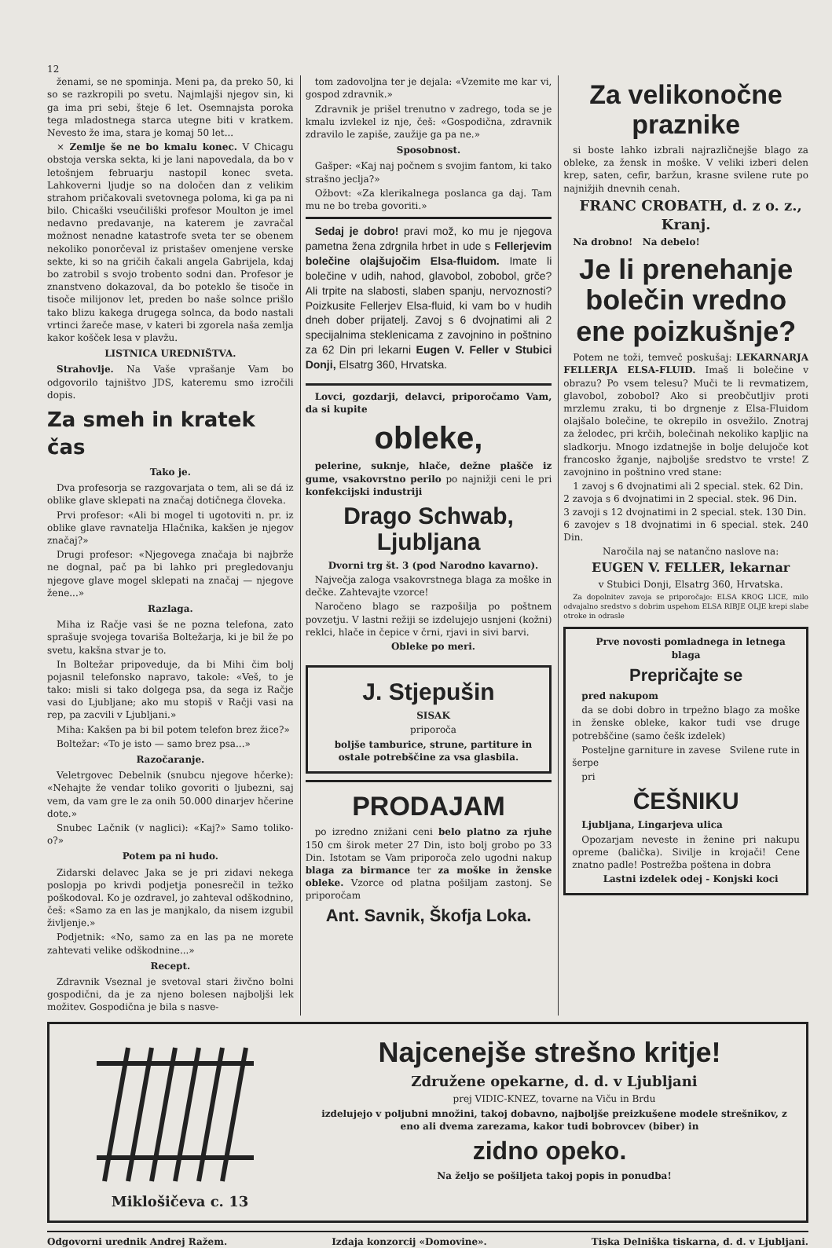12
ženami, se ne spominja. Meni pa, da preko 50, ki so se razkropili po svetu. Najmlajši njegov sin, ki ga ima pri sebi, šteje 6 let. Osemnajsta poroka tega mladostnega starca utegne biti v kratkem. Nevesto že ima, stara je komaj 50 let...
× Zemlje še ne bo kmalu konec. V Chicagu obstoja verska sekta, ki je lani napovedala, da bo v letošnjem februarju nastopil konec sveta. Lahkoverni ljudje so na določen dan z velikim strahom pričakovali svetovnega poloma, ki ga pa ni bilo. Chicaški vseučiliški profesor Moulton je imel nedavno predavanje, na katerem je zavračal možnost nenadne katastrofe sveta ter se obenem nekoliko ponorčeval iz pristašev omenjene verske sekte, ki so na gričih čakali angela Gabrijela, kdaj bo zatrobil s svojo trobento sodni dan. Profesor je znanstveno dokazoval, da bo poteklo še tisoče in tisoče milijonov let, preden bo naše solnce prišlo tako blizu kakega drugega solnca, da bodo nastali vrtinci žareče mase, v kateri bi zgorela naša zemlja kakor košček lesa v plavžu.
LISTNICA UREDNIŠTVA.
Strahovlje. Na Vaše vprašanje Vam bo odgovorilo tajništvo JDS, kateremu smo izročili dopis.
Za smeh in kratek čas
Tako je.
Dva profesorja se razgovarjata o tem, ali se dá iz oblike glave sklepati na značaj dotičnega človeka.
Prvi profesor: «Ali bi mogel ti ugotoviti n. pr. iz oblike glave ravnatelja Hlačnika, kakšen je njegov značaj?»
Drugi profesor: «Njegovega značaja bi najbrže ne dognal, pač pa bi lahko pri pregledovanju njegove glave mogel sklepati na značaj — njegove žene...»
Razlaga.
Miha iz Račje vasi še ne pozna telefona, zato sprašuje svojega tovariša Boltežarja, ki je bil že po svetu, kakšna stvar je to.
In Boltežar pripoveduje, da bi Mihi čim bolj pojasnil telefonsko napravo, takole: «Veš, to je tako: misli si tako dolgega psa, da sega iz Račje vasi do Ljubljane; ako mu stopiš v Račji vasi na rep, pa zacvili v Ljubljani.»
Miha: Kakšen pa bi bil potem telefon brez žice?»
Boltežar: «To je isto — samo brez psa...»
Razočaranje.
Veletrgovec Debelnik (snubcu njegove hčerke): «Nehajte že vendar toliko govoriti o ljubezni, saj vem, da vam gre le za onih 50.000 dinarjev hčerine dote.»
Snubec Lačnik (v naglici): «Kaj?» Samo toliko-o?»
Potem pa ni hudo.
Zidarski delavec Jaka se je pri zidavi nekega poslopja po krivdi podjetja ponesrečil in težko poškodoval. Ko je ozdravel, jo zahteval odškodnino, češ: «Samo za en las je manjkalo, da nisem izgubil življenje.»
Podjetnik: «No, samo za en las pa ne morete zahtevati velike odškodnine...»
Recept.
Zdravnik Vseznal je svetoval stari živčno bolni gospodični, da je za njeno bolesen najboljši lek možitev. Gospodična je bila s nasve-
tom zadovoljna ter je dejala: «Vzemite me kar vi, gospod zdravnik.»
Zdravnik je prišel trenutno v zadrego, toda se je kmalu izvlekel iz nje, češ: «Gospodična, zdravnik zdravilo le zapiše, zaužije ga pa ne.»
Sposobnost.
Gašper: «Kaj naj počnem s svojim fantom, ki tako strašno jeclja?»
Ožbovt: «Za klerikalnega poslanca ga daj. Tam mu ne bo treba govoriti.»
Sedaj je dobro! pravi mož, ko mu je njegova pametna žena zdrgnila hrbet in ude s Fellerjevim bolečine olajšujočim Elsa-fluidom. Imate li bolečine v udih, nahod, glavobol, zobobol, grče? Ali trpite na slabosti, slaben spanju, nervoznosti? Poizkusite Fellerjev Elsa-fluid, ki vam bo v hudih dneh dober prijatelj. Zavoj s 6 dvojnatimi ali 2 specijalnima steklenicama z zavojnino in poštnino za 62 Din pri lekarni Eugen V. Feller v Stubici Donji, Elsatrg 360, Hrvatska.
Lovci, gozdarji, delavci, priporočamo Vam, da si kupite
obleke,
pelerine, suknje, hlače, dežne plašče iz gume, vsakovrstno perilo po najnižji ceni le pri konfekcijski industriji
Drago Schwab, Ljubljana
Dvorni trg št. 3 (pod Narodno kavarno).
Največja zaloga vsakovrstnega blaga za moške in dečke. Zahtevajte vzorce!
Naročeno blago se razpošilja po poštnem povzetju. V lastni režiji se izdelujejo usnjeni (kožni) reklci, hlače in čepice v črni, rjavi in sivi barvi.
Obleke po meri.
J. Stjepušin
SISAK
priporoča
boljše tamburice, strune, partiture in ostale potrebščine za vsa glasbila.
PRODAJAM
po izredno znižani ceni belo platno za rjuhe 150 cm širok meter 27 Din, isto bolj grobo po 33 Din. Istotam se Vam priporoča zelo ugodni nakup blaga za birmance ter za moške in ženske obleke. Vzorce od platna pošiljam zastonj. Se priporočam
Ant. Savnik, Škofja Loka.
Za velikonočne praznike
si boste lahko izbrali najrazličnejše blago za obleke, za žensk in moške. V veliki izberi delen krep, saten, cefir, baržun, krasne svilene rute po najnižjih dnevnih cenah.
FRANC CROBATH, d. z o. z., Kranj.
Na drobno! Na debelo!
Je li prenehanje bolečin vredno ene poizkušnje?
Potem ne toži, temveč poskušaj: LEKARNARJA FELLERJA ELSA-FLUID. Imaš li bolečine v obrazu? Po vsem telesu? Muči te li revmatizem, glavobol, zobobol? Ako si preobčutljiv proti mrzlemu zraku, ti bo drgnenje z Elsa-Fluidom olajšalo bolečine, te okrepilo in osvežilo. Znotraj za želodec, pri krčih, bolečinah nekoliko kapljic na sladkorju. Mnogo izdatnejše in bolje delujoče kot francosko žganje, najboljše sredstvo te vrste! Z zavojnino in poštnino vred stane:
1 zavoj s 6 dvojnatimi ali 2 special. stek. 62 Din.
2 zavoja s 6 dvojnatimi in 2 special. stek. 96 Din.
3 zavoji s 12 dvojnatimi in 2 special. stek. 130 Din.
6 zavojev s 18 dvojnatimi in 6 special. stek. 240 Din.
Naročila naj se natančno naslove na:
EUGEN V. FELLER, lekarnar
v Stubici Donji, Elsatrg 360, Hrvatska.
Za dopolnitev zavoja se priporočajo: ELSA KROG LICE, milo odvajalno sredstvo s dobrim uspehom ELSA RIBJE OLJE krepi slabe otroke in odrasle
Prve novosti pomladnega in letnega blaga
Prepričajte se
pred nakupom
da se dobi dobro in trpežno blago za moške in ženske obleke, kakor tudi vse druge potrebščine (samo češk izdelek)
Posteljne garniture in zavese Svilene rute in šerpe
pri
ČEŠNIKU
Ljubljana, Lingarjeva ulica
Opozarjam neveste in ženine pri nakupu opreme (balička). Sivilje in krojači! Cene znatno padle! Postrežba poštena in dobra
Lastni izdelek odej - Konjski koci
Miklošičeva c. 13
Najcenejše strešno kritje!
Združene opekarne, d. d. v Ljubljani
prej VIDIC-KNEZ, tovarne na Viču in Brdu
izdelujejo v poljubni množini, takoj dobavno, najboljše preizkušene modele strešnikov, z eno ali dvema zarezama, kakor tudi bobrovcev (biber) in
zidno opeko.
Na željo se pošiljeta takoj popis in ponudba!
Odgovorni urednik Andrej Ražem. Izdaja konzorcij «Domovine». Tiska Delniška tiskarna, d. d. v Ljubljani.